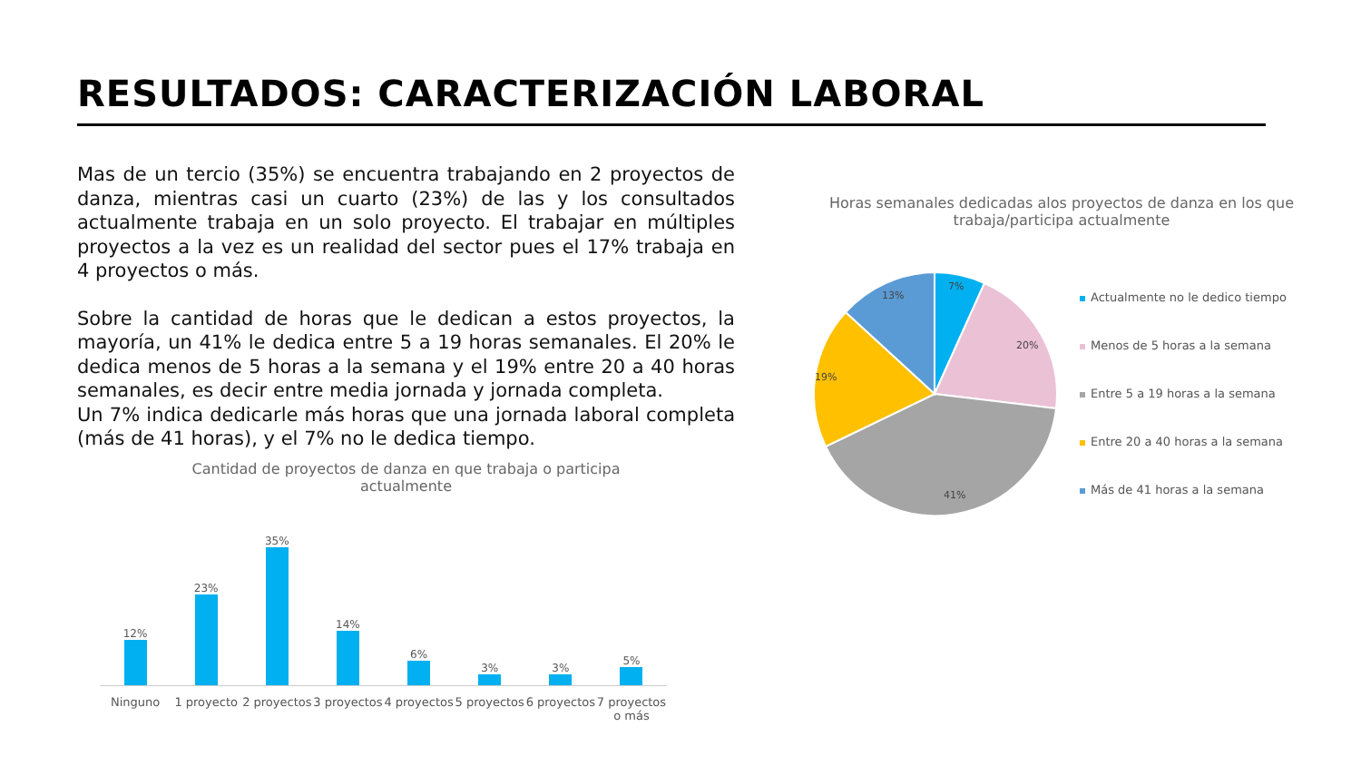RESULTADOS: CARACTERIZACIÓN LABORAL
Mas de un tercio (35%) se encuentra trabajando en 2 proyectos de danza, mientras casi un cuarto (23%) de las y los consultados actualmente trabaja en un solo proyecto. El trabajar en múltiples proyectos a la vez es un realidad del sector pues el 17% trabaja en 4 proyectos o más.
Sobre la cantidad de horas que le dedican a estos proyectos, la mayoría, un 41% le dedica entre 5 a 19 horas semanales. El 20% le dedica menos de 5 horas a la semana y el 19% entre 20 a 40 horas semanales, es decir entre media jornada y jornada completa.
Un 7% indica dedicarle más horas que una jornada laboral completa (más de 41 horas), y el 7% no le dedica tiempo.
Cantidad de proyectos de danza en que trabaja o participa
actualmente
12%
23%
35%
14%
6%
3%
3%
5%
Ninguno 1 proyecto 2 proyectos 3 proyectos 4 proyectos 5 proyectos 6 proyectos 7 proyectos o más
Horas semanales dedicadas alos proyectos de danza en los que
trabaja/participa actualmente
7%
20%
41%
19%
13%
Actualmente no le dedico tiempo
Menos de 5 horas a la semana
Entre 5 a 19 horas a la semana
Entre 20 a 40 horas a la semana
Más de 41 horas a la semana